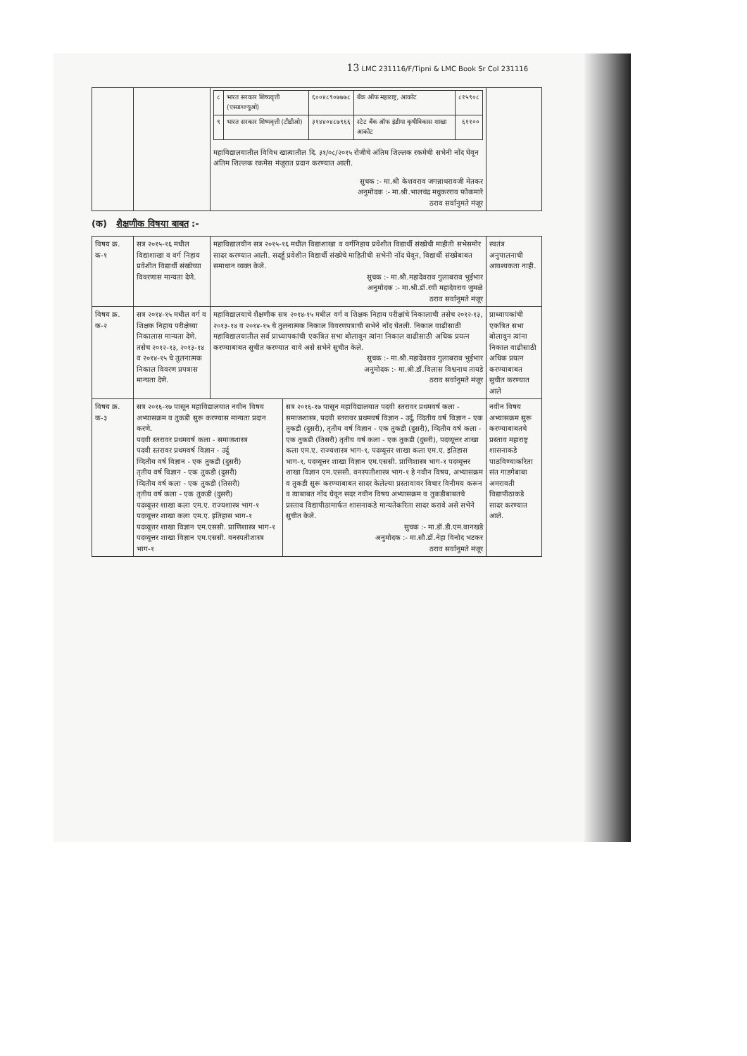13 LMC 231116/F/Tipni & LMC Book Sr Col 231116
| | | / ८ / भारत सरकार शिष्यवृत्ती (एसडब्ल्युओ) / ६००४८९०७७७८ / बँक ऑफ महाराष्ट्र, आकोट / ८१५९०८ / / ९ / भारत सरकार शिष्यवृत्ती (टीडीओ) / ३१४४०४८७९६६ / स्टेट बँक ऑफ इंडीया कृषीविकास शाखा आकोट / ६११०० / महाविद्यालयातील विविध खात्यातील दि. ३१/०८/२०१५ रोजीचे अंतिम शिल्लक रकमेची सभेनी नोंद घेवून अंतिम शिल्लक रकमेस मंजूरात प्रदान करण्यात आली. सुचक :- मा.श्री केशवराव जगन्नाथरावजी मेतकर अनुमोदक :- मा.श्री.भालचंद्र मधुकरराव फोकमारे ठराव सर्वानुमते मंजूर | |
(क) शैक्षणीक विषया बाबत :-
| विषय क्र. क-१ | सत्र २०१५-१६ मधील विद्याशाखा व वर्ग निहाय प्रवेशीत विद्यार्थी संख्येच्या विवरणास मान्यता देणे. | महाविद्यालयीन सत्र २०१५-१६ मधील विद्याशाखा व वर्गनिहाय प्रवेशीत विद्यार्थी संख्येची माहीती सभेसमोर सादर करण्यात आली. सदर्हू प्रवेशीत विद्यार्थी संख्येचे माहितीची सभेनी नोंद घेवून, विद्यार्थी संख्येबाबत समाधान व्यक्त केले. सुचक :- मा.श्री.महादेवराव गुलाबराव भुईभार अनुमोदक :- मा.श्री.डॉ.रवी महादेवराव जुमळे ठराव सर्वानुमते मंजूर | | स्वतंत्र अनुपालनाची आवश्यकता नाही. |
| विषय क्र. क-२ | सत्र २०१४-१५ मधील वर्ग व शिक्षक निहाय परीक्षेच्या निकालास मान्यता देणे. तसेच २०१२-१३, २०१३-१४ व २०१४-१५ चे तुलनात्मक निकाल विवरण प्रपत्रास मान्यता देणे. | महाविद्यालयाचे शैक्षणीक सत्र २०१४-१५ मधील वर्ग व शिक्षक निहाय परीक्षांचे निकालाची तसेच २०१२-१३, २०१३-१४ व २०१४-१५ चे तुलनात्मक निकाल विवरणपत्राची सभेने नोंद घेतली. निकाल वाढीसाठी महाविद्यालयातील सर्व प्राध्यापकांची एकत्रित सभा बोलावुन त्यांना निकाल वाढीसाठी अधिक प्रयत्न करण्याबाबत सुचीत करण्यात यावे असे सभेने सुचीत केले. सुचक :- मा.श्री.महादेवराव गुलाबराव भुईभार अनुमोदक :- मा.श्री.डॉ.विलास विश्वनाथ तायडे ठराव सर्वानुमते मंजूर | | प्राध्यापकांची एकत्रित सभा बोलावुन त्यांना निकाल वाढीसाठी अधिक प्रयत्न करण्याबाबत सुचीत करण्यात आले |
| विषय क्र. क-३ | सत्र २०१६-१७ पासून महाविद्यालयात नवीन विषय अभ्यासक्रम व तुकडी सुरू करण्यास मान्यता प्रदान करणे. पदवी स्तरावर प्रथमवर्ष कला - समाजशास्त्र पदवी स्तरावर प्रथमवर्ष विज्ञान - उर्दु व्दितीय वर्ष विज्ञान - एक तुकडी (दुसरी) तृतीय वर्ष विज्ञान - एक तुकडी (दुसरी) व्दितीय वर्ष कला - एक तुकडी (तिसरी) तृतीय वर्ष कला - एक तुकडी (दुसरी) पदव्यूत्तर शाखा कला एम.ए. राज्यशास्त्र भाग-१ पदव्यूत्तर शाखा कला एम.ए. इतिहास भाग-१ पदव्यूत्तर शाखा विज्ञान एम.एससी. प्राणिशास्त्र भाग-१ पदव्यूत्तर शाखा विज्ञान एम.एससी. वनस्पतीशास्त्र भाग-१ | | सत्र २०१६-१७ पासून महाविद्यालयात पदवी स्तरावर प्रथमवर्ष कला - समाजशास्त्र, पदवी स्तरावर प्रथमवर्ष विज्ञान - उर्दु, व्दितीय वर्ष विज्ञान - एक तुकडी (दुसरी), तृतीय वर्ष विज्ञान - एक तुकडी (दुसरी), व्दितीय वर्ष कला - एक तुकडी (तिसरी) तृतीय वर्ष कला - एक तुकडी (दुसरी), पदव्यूत्तर शाखा कला एम.ए. राज्यशास्त्र भाग-१, पदव्यूत्तर शाखा कला एम.ए. इतिहास भाग-१, पदव्यूत्तर शाखा विज्ञान एम.एससी. प्राणिशास्त्र भाग-१ पदव्यूत्तर शाखा विज्ञान एम.एससी. वनस्पतीशास्त्र भाग-१ हे नवीन विषय, अभ्यासक्रम व तुकडी सुरू करण्याबाबत सादर केलेल्या प्रस्तावावर विचार विनीमय करून व त्याबाबत नोंद घेवून सदर नवीन विषय अभ्यासक्रम व तुकडीबाबतचे प्रस्ताव विद्यापीठामार्फत शासनाकडे मान्यतेकरिता सादर करावे असे सभेने सुचीत केले. सुचक :- मा.डॉ.डी.एम.वानखडे अनुमोदक :- मा.सौ.डॉ.नेहा विनोद भटकर ठराव सर्वानुमते मंजूर | नवीन विषय अभ्यासक्रम सुरू करण्याबाबतचे प्रस्ताव महाराष्ट्र शासनाकडे पाठविण्याकरिता संत गाडगेबाबा अमरावती विद्यापीठाकडे सादर करण्यात आले. |